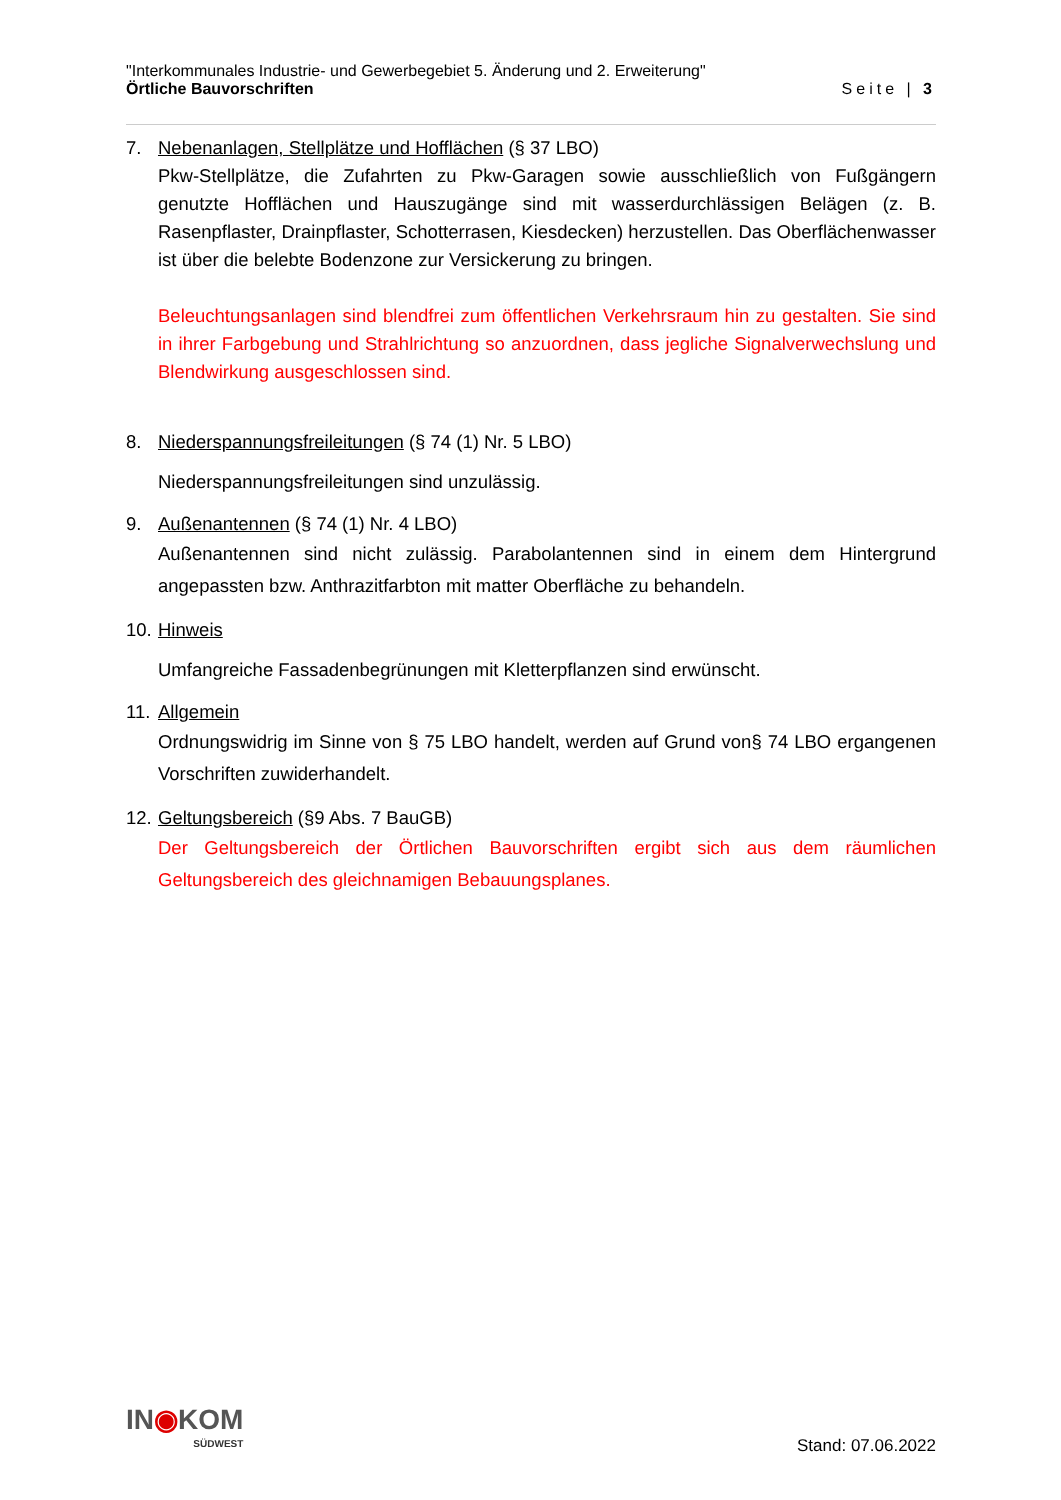"Interkommunales Industrie- und Gewerbegebiet 5. Änderung und 2. Erweiterung"
Örtliche Bauvorschriften Seite | 3
7. Nebenanlagen, Stellplätze und Hofflächen (§ 37 LBO)
Pkw-Stellplätze, die Zufahrten zu Pkw-Garagen sowie ausschließlich von Fußgängern genutzte Hofflächen und Hauszugänge sind mit wasserdurchlässigen Belägen (z. B. Rasenpflaster, Drainpflaster, Schotterrasen, Kiesdecken) herzustellen. Das Oberflächenwasser ist über die belebte Bodenzone zur Versickerung zu bringen.
Beleuchtungsanlagen sind blendfrei zum öffentlichen Verkehrsraum hin zu gestalten. Sie sind in ihrer Farbgebung und Strahlrichtung so anzuordnen, dass jegliche Signalverwechslung und Blendwirkung ausgeschlossen sind.
8. Niederspannungsfreileitungen (§ 74 (1) Nr. 5 LBO)
Niederspannungsfreileitungen sind unzulässig.
9. Außenantennen (§ 74 (1) Nr. 4 LBO)
Außenantennen sind nicht zulässig. Parabolantennen sind in einem dem Hintergrund angepassten bzw. Anthrazitfarbton mit matter Oberfläche zu behandeln.
10.
Hinweis
Umfangreiche Fassadenbegrünungen mit Kletterpflanzen sind erwünscht.
11.
Allgemein
Ordnungswidrig im Sinne von § 75 LBO handelt, werden auf Grund von§ 74 LBO ergangenen Vorschriften zuwiderhandelt.
12.
Geltungsbereich (§9 Abs. 7 BauGB)
Der Geltungsbereich der Örtlichen Bauvorschriften ergibt sich aus dem räumlichen Geltungsbereich des gleichnamigen Bebauungsplanes.
IN◉KOM
SÜDWEST
Stand: 07.06.2022